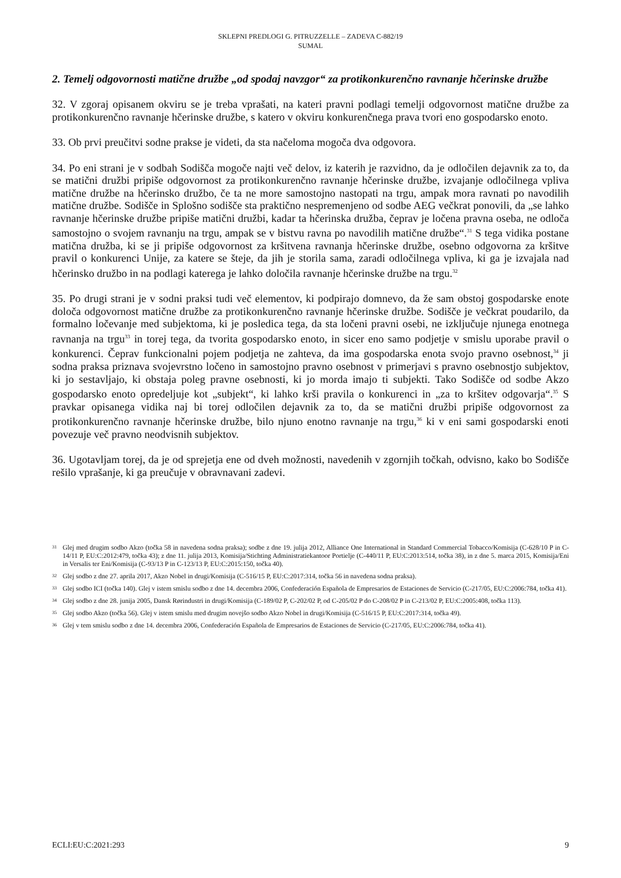SKLEPNI PREDLOGI G. PITRUZZELLE – ZADEVA C-882/19
SUMAL
2. Temelj odgovornosti matične družbe „od spodaj navzgor“ za protikonkurenčno ravnanje hčerinske družbe
32. V zgoraj opisanem okviru se je treba vprašati, na kateri pravni podlagi temelji odgovornost matične družbe za protikonkurenčno ravnanje hčerinske družbe, s katero v okviru konkurenčnega prava tvori eno gospodarsko enoto.
33. Ob prvi preučitvi sodne prakse je videti, da sta načeloma mogoča dva odgovora.
34. Po eni strani je v sodbah Sodišča mogoče najti več delov, iz katerih je razvidno, da je odločilen dejavnik za to, da se matični družbi pripiše odgovornost za protikonkurenčno ravnanje hčerinske družbe, izvajanje odločilnega vpliva matične družbe na hčerinsko družbo, če ta ne more samostojno nastopati na trgu, ampak mora ravnati po navodilih matične družbe. Sodišče in Splošno sodišče sta praktično nespremenjeno od sodbe AEG večkrat ponovili, da „se lahko ravnanje hčerinske družbe pripiše matični družbi, kadar ta hčerinska družba, čeprav je ločena pravna oseba, ne odloča samostojno o svojem ravnanju na trgu, ampak se v bistvu ravna po navodilih matične družbe“.<sup>31</sup> S tega vidika postane matična družba, ki se ji pripiše odgovornost za kršitvena ravnanja hčerinske družbe, osebno odgovorna za kršitve pravil o konkurenci Unije, za katere se šteje, da jih je storila sama, zaradi odločilnega vpliva, ki ga je izvajala nad hčerinsko družbo in na podlagi katerega je lahko določila ravnanje hčerinske družbe na trgu.<sup>32</sup>
35. Po drugi strani je v sodni praksi tudi več elementov, ki podpirajo domnevo, da že sam obstoj gospodarske enote določa odgovornost matične družbe za protikonkurenčno ravnanje hčerinske družbe. Sodišče je večkrat poudarilo, da formalno ločevanje med subjektoma, ki je posledica tega, da sta ločeni pravni osebi, ne izključuje njunega enotnega ravnanja na trgu<sup>33</sup> in torej tega, da tvorita gospodarsko enoto, in sicer eno samo podjetje v smislu uporabe pravil o konkurenci. Čeprav funkcionalni pojem podjetja ne zahteva, da ima gospodarska enota svojo pravno osebnost,<sup>34</sup> ji sodna praksa priznava svojevrstno ločeno in samostojno pravno osebnost v primerjavi s pravno osebnostjo subjektov, ki jo sestavljajo, ki obstaja poleg pravne osebnosti, ki jo morda imajo ti subjekti. Tako Sodišče od sodbe Akzo gospodarsko enoto opredeljuje kot „subjekt“, ki lahko krši pravila o konkurenci in „za to kršitev odgovarja“.<sup>35</sup> S pravkar opisanega vidika naj bi torej odločilen dejavnik za to, da se matični družbi pripiše odgovornost za protikonkurenčno ravnanje hčerinske družbe, bilo njuno enotno ravnanje na trgu,<sup>36</sup> ki v eni sami gospodarski enoti povezuje več pravno neodvisnih subjektov.
36. Ugotavljam torej, da je od sprejetja ene od dveh možnosti, navedenih v zgornjih točkah, odvisno, kako bo Sodišče rešilo vprašanje, ki ga preučuje v obravnavani zadevi.
31 Glej med drugim sodbo Akzo (točka 58 in navedena sodna praksa); sodbe z dne 19. julija 2012, Alliance One International in Standard Commercial Tobacco/Komisija (C-628/10 P in C-14/11 P, EU:C:2012:479, točka 43); z dne 11. julija 2013, Komisija/Stichting Administratiekantoor Portielje (C-440/11 P, EU:C:2013:514, točka 38), in z dne 5. marca 2015, Komisija/Eni in Versalis ter Eni/Komisija (C-93/13 P in C-123/13 P, EU:C:2015:150, točka 40).
32 Glej sodbo z dne 27. aprila 2017, Akzo Nobel in drugi/Komisija (C-516/15 P, EU:C:2017:314, točka 56 in navedena sodna praksa).
33 Glej sodbo ICI (točka 140). Glej v istem smislu sodbo z dne 14. decembra 2006, Confederación Española de Empresarios de Estaciones de Servicio (C-217/05, EU:C:2006:784, točka 41).
34 Glej sodbo z dne 28. junija 2005, Dansk Rørindustri in drugi/Komisija (C-189/02 P, C-202/02 P, od C-205/02 P do C-208/02 P in C-213/02 P, EU:C:2005:408, točka 113).
35 Glej sodbo Akzo (točka 56). Glej v istem smislu med drugim novejšo sodbo Akzo Nobel in drugi/Komisija (C-516/15 P, EU:C:2017:314, točka 49).
36 Glej v tem smislu sodbo z dne 14. decembra 2006, Confederación Española de Empresarios de Estaciones de Servicio (C-217/05, EU:C:2006:784, točka 41).
ECLI:EU:C:2021:293 9